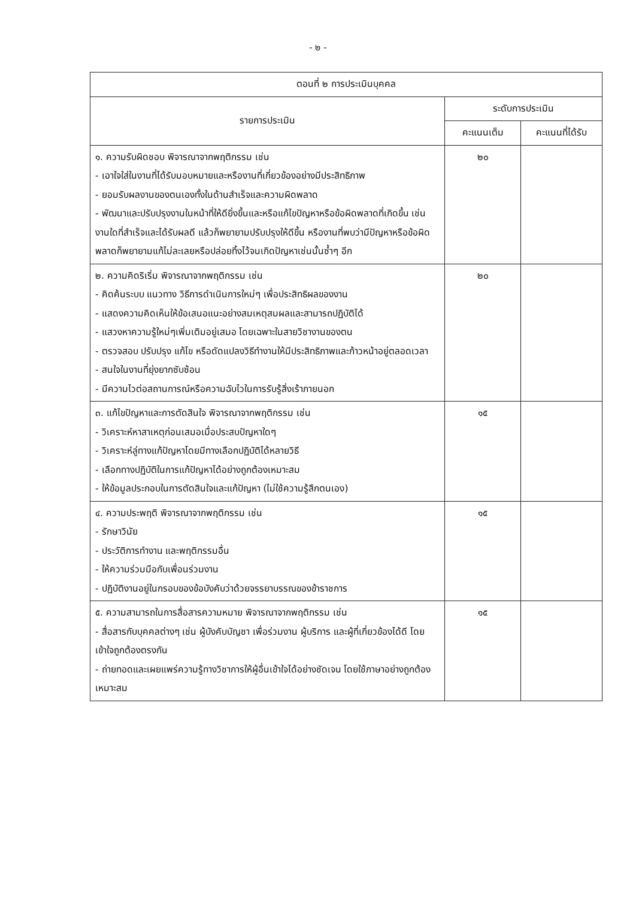- ๒ -
| ตอนที่ ๒ การประเมินบุคคล | | |
| --- | --- | --- |
| รายการประเมิน | ระดับการประเมิน | |
| | คะแนนเต็ม | คะแนนที่ได้รับ |
| ๑. ความรับผิดชอบ พิจารณาจากพฤติกรรม เช่น - เอาใจใส่ในงานที่ได้รับมอบหมายและหรืองานที่เกี่ยวข้องอย่างมีประสิทธิภาพ - ยอมรับผลงานของตนเองทั้งในด้านสำเร็จและความผิดพลาด - พัฒนาและปรับปรุงงานในหน้าที่ให้ดียิ่งขึ้นและหรือแก้ไขปัญหาหรือข้อผิดพลาดที่เกิดขึ้น เช่น งานใดที่สำเร็จและได้รับผลดี แล้วก็พยายามปรับปรุงให้ดีขึ้น หรืองานที่พบว่ามีปัญหาหรือข้อผิดพลาดก็พยายามแก้ไม่ละเลยหรือปล่อยทิ้งไว้จนเกิดปัญหาเช่นนั้นซ้ำๆ อีก | ๒๐ | |
| ๒. ความคิดริเริ่ม พิจารณาจากพฤติกรรม เช่น - คิดค้นระบบ แนวทาง วิธีการดำเนินการใหม่ๆ เพื่อประสิทธิผลของงาน - แสดงความคิดเห็นให้ข้อเสนอแนะอย่างสมเหตุสมผลและสามารถปฏิบัติได้ - แสวงหาความรู้ใหม่ๆเพิ่มเติมอยู่เสมอ โดยเฉพาะในสายวิชางานของตน - ตรวจสอบ ปรับปรุง แก้ไข หรือดัดแปลงวิธีทำงานให้มีประสิทธิภาพและก้าวหน้าอยู่ตลอดเวลา - สนใจในงานที่ยุ่งยากซับซ้อน - มีความไวต่อสถานการณ์หรือความฉับไวในการรับรู้สิ่งเร้าภายนอก | ๒๐ | |
| ๓. แก้ไขปัญหาและการตัดสินใจ พิจารณาจากพฤติกรรม เช่น - วิเคราะห์หาสาเหตุก่อนเสมอเมื่อประสบปัญหาใดๆ - วิเคราะห์ลู่ทางแก้ปัญหาโดยมีทางเลือกปฏิบัติได้หลายวิธี - เลือกทางปฏิบัติในการแก้ปัญหาได้อย่างถูกต้องเหมาะสม - ให้ข้อมูลประกอบในการตัดสินใจและแก้ปัญหา (ไม่ใช้ความรู้สึกตนเอง) | ๑๕ | |
| ๔. ความประพฤติ พิจารณาจากพฤติกรรม เช่น - รักษาวินัย - ประวัติการทำงาน และพฤติกรรมอื่น - ให้ความร่วมมือกับเพื่อนร่วมงาน - ปฏิบัติงานอยู่ในกรอบของข้อบังคับว่าด้วยจรรยาบรรณของข้าราชการ | ๑๕ | |
| ๕. ความสามารถในการสื่อสารความหมาย พิจารณาจากพฤติกรรม เช่น - สื่อสารกับบุคคลต่างๆ เช่น ผู้บังคับบัญชา เพื่อร่วมงาน ผู้บริการ และผู้ที่เกี่ยวข้องได้ดี โดยเข้าใจถูกต้องตรงกัน - ถ่ายทอดและเผยแพร่ความรู้ทางวิชาการให้ผู้อื่นเข้าใจได้อย่างชัดเจน โดยใช้ภาษาอย่างถูกต้องเหมาะสม | ๑๕ | |